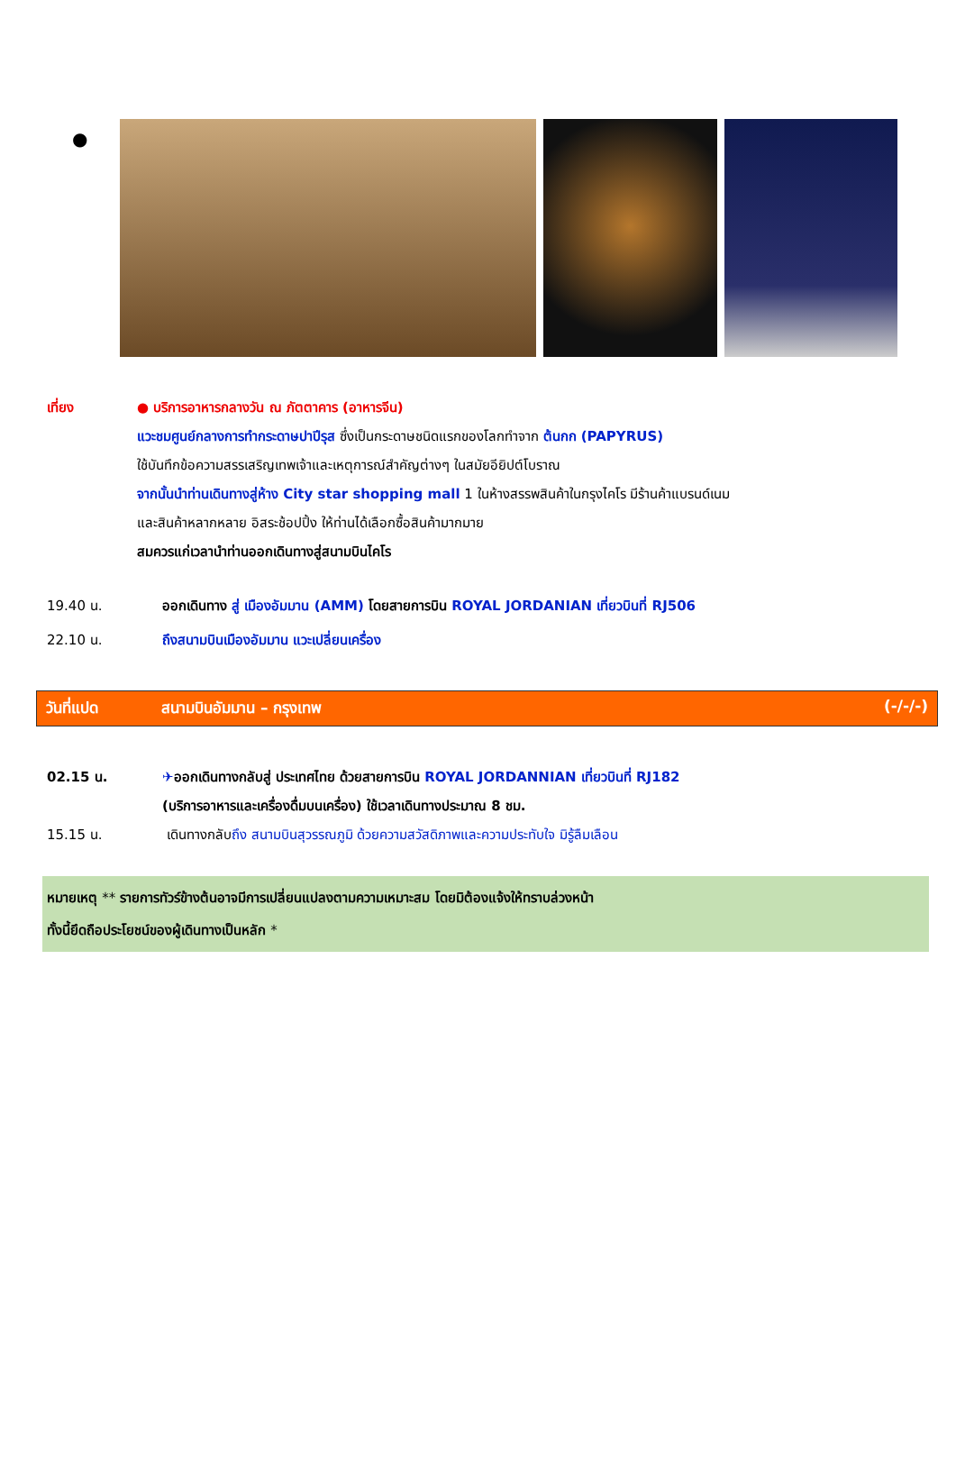●
เที่ยง ● บริการอาหารกลางวัน ณ ภัตตาคาร (อาหารจีน)
แวะชมศูนย์กลางการทำกระดาษปาปีรุส ซึ่งเป็นกระดาษชนิดแรกของโลกทำจาก ต้นกก (PAPYRUS)
ใช้บันทึกข้อความสรรเสริญเทพเจ้าและเหตุการณ์สำคัญต่างๆ ในสมัยอียิปต์โบราณ
จากนั้นนำท่านเดินทางสู่ห้าง City star shopping mall 1 ในห้างสรรพสินค้าในกรุงไคโร มีร้านค้าแบรนด์เนม
และสินค้าหลากหลาย อิสระช้อปปิ้ง ให้ท่านได้เลือกซื้อสินค้ามากมาย
สมควรแก่เวลานำท่านออกเดินทางสู่สนามบินไคโร
19.40 น. ออกเดินทาง สู่ เมืองอัมมาน (AMM) โดยสายการบิน ROYAL JORDANIAN เที่ยวบินที่ RJ506
22.10 น. ถึงสนามบินเมืองอัมมาน แวะเปลี่ยนเครื่อง
วันที่แปด สนามบินอัมมาน – กรุงเทพ (-/-/-)
02.15 น. ✈ออกเดินทางกลับสู่ ประเทศไทย ด้วยสายการบิน ROYAL JORDANNIAN เที่ยวบินที่ RJ182
(บริการอาหารและเครื่องดื่มบนเครื่อง) ใช้เวลาเดินทางประมาณ 8 ชม.
15.15 น. เดินทางกลับถึง สนามบินสุวรรณภูมิ ด้วยความสวัสดิภาพและความประทับใจ มิรู้ลืมเลือน
หมายเหตุ ** รายการทัวร์ข้างต้นอาจมีการเปลี่ยนแปลงตามความเหมาะสม โดยมิต้องแจ้งให้ทราบล่วงหน้า
ทั้งนี้ยึดถือประโยชน์ของผู้เดินทางเป็นหลัก *